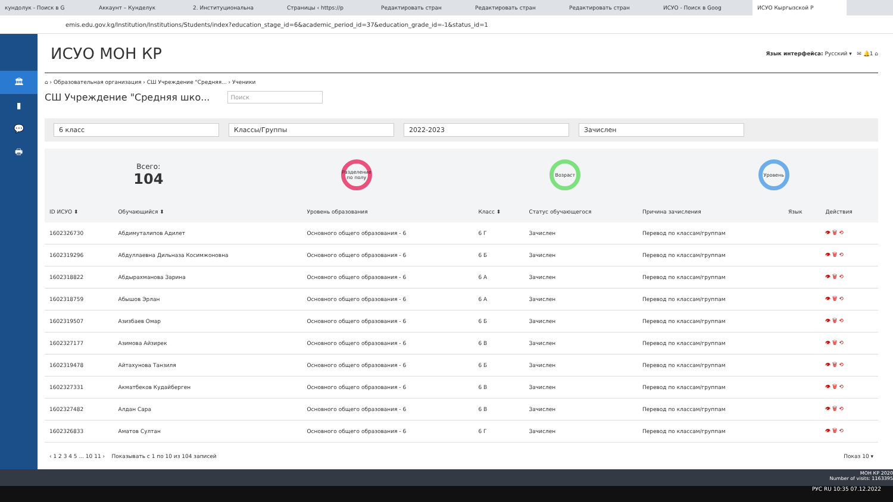кундолук - Поиск в G Аккаунт – Кунделук 2. Институциональна Страницы ‹ https://p Редактировать стран Редактировать стран Редактировать стран ИСУО - Поиск в Goog ИСУО Кыргызской Р
emis.edu.gov.kg/Institution/Institutions/Students/index?education_stage_id=6&academic_period_id=37&education_grade_id=-1&status_id=1
🏛
▮
💬
🖶
ИСУО МОН КР
Язык интерфейса: Русский ▾ ✉ 🔔1 ⌂
⌂ › Образовательная организация › СШ Учреждение "Средняя... › Ученики
СШ Учреждение "Средняя шко... Поиск
6 класс Классы/Группы 2022-2023 Зачислен
Всего:
104
Разделение по полу
Возраст Уровень
| ID ИСУО ⬍ | Обучающийся ⬍ | Уровень образования | Класс ⬍ | Статус обучающегося | Причина зачисления | Язык | Действия |
| --- | --- | --- | --- | --- | --- | --- | --- |
| 1602326730 | Абдимуталипов Адилет | Основного общего образования - 6 | 6 Г | Зачислен | Перевод по классам/группам | | 👁 🗑 ⟲ |
| 1602319296 | Абдуллаевна Дильназа Косимжоновна | Основного общего образования - 6 | 6 Б | Зачислен | Перевод по классам/группам | | 👁 🗑 ⟲ |
| 1602318822 | Абдырахманова Зарина | Основного общего образования - 6 | 6 А | Зачислен | Перевод по классам/группам | | 👁 🗑 ⟲ |
| 1602318759 | Абышов Эрлан | Основного общего образования - 6 | 6 А | Зачислен | Перевод по классам/группам | | 👁 🗑 ⟲ |
| 1602319507 | Азизбаев Омар | Основного общего образования - 6 | 6 Б | Зачислен | Перевод по классам/группам | | 👁 🗑 ⟲ |
| 1602327177 | Азимова Айзирек | Основного общего образования - 6 | 6 В | Зачислен | Перевод по классам/группам | | 👁 🗑 ⟲ |
| 1602319478 | Айтахунова Танзиля | Основного общего образования - 6 | 6 Б | Зачислен | Перевод по классам/группам | | 👁 🗑 ⟲ |
| 1602327331 | Акматбеков Кудайберген | Основного общего образования - 6 | 6 В | Зачислен | Перевод по классам/группам | | 👁 🗑 ⟲ |
| 1602327482 | Алдан Сара | Основного общего образования - 6 | 6 В | Зачислен | Перевод по классам/группам | | 👁 🗑 ⟲ |
| 1602326833 | Аматов Султан | Основного общего образования - 6 | 6 Г | Зачислен | Перевод по классам/группам | | 👁 🗑 ⟲ |
‹ 1 2 3 4 5 ... 10 11 › Показывать с 1 по 10 из 104 записей Показ 10 ▾
МОН КР 2020
Number of visits: 1163395
РУС RU 10:35 07.12.2022